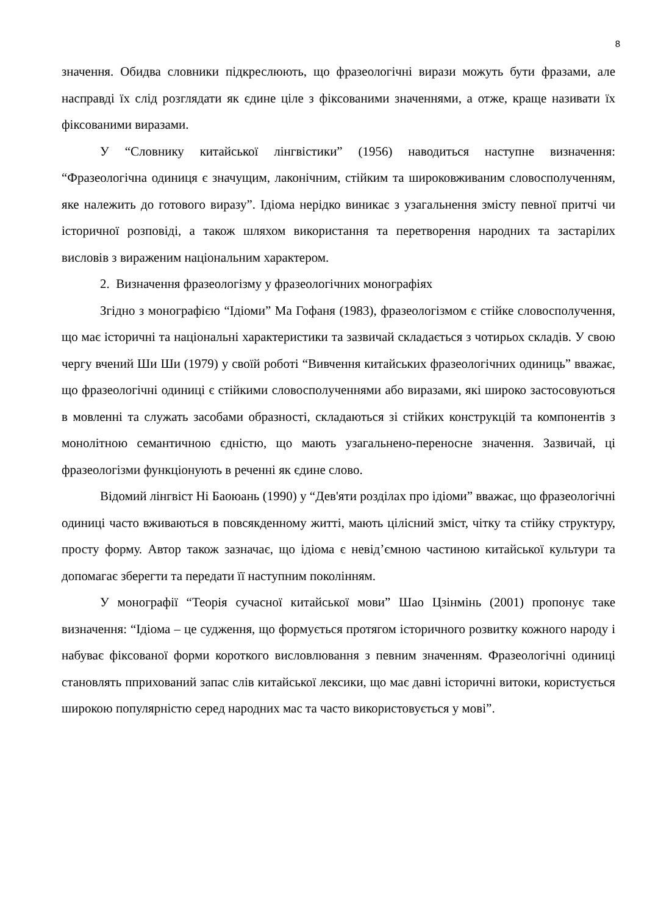8
значення. Обидва словники підкреслюють, що фразеологічні вирази можуть бути фразами, але насправді їх слід розглядати як єдине ціле з фіксованими значеннями, а отже, краще називати їх фіксованими виразами.
У “Словнику китайської лінгвістики” (1956) наводиться наступне визначення: “Фразеологічна одиниця є значущим, лаконічним, стійким та широковживаним словосполученням, яке належить до готового виразу”. Ідіома нерідко виникає з узагальнення змісту певної притчі чи історичної розповіді, а також шляхом використання та перетворення народних та застарілих висловів з вираженим національним характером.
2. Визначення фразеологізму у фразеологічних монографіях
Згідно з монографією “Ідіоми” Ма Гофаня (1983), фразеологізмом є стійке словосполучення, що має історичні та національні характеристики та зазвичай складається з чотирьох складів. У свою чергу вчений Ши Ши (1979) у своїй роботі “Вивчення китайських фразеологічних одиниць” вважає, що фразеологічні одиниці є стійкими словосполученнями або виразами, які широко застосовуються в мовленні та служать засобами образності, складаються зі стійких конструкцій та компонентів з монолітною семантичною єдністю, що мають узагальнено-переносне значення. Зазвичай, ці фразеологізми функціонують в реченні як єдине слово.
Відомий лінгвіст Ні Баоюань (1990) у “Дев'яти розділах про ідіоми” вважає, що фразеологічні одиниці часто вживаються в повсякденному житті, мають цілісний зміст, чітку та стійку структуру, просту форму. Автор також зазначає, що ідіома є невід’ємною частиною китайської культури та допомагає зберегти та передати її наступним поколінням.
У монографії “Теорія сучасної китайської мови” Шао Цзінмінь (2001) пропонує таке визначення: “Ідіома – це судження, що формується протягом історичного розвитку кожного народу і набуває фіксованої форми короткого висловлювання з певним значенням. Фразеологічні одиниці становлять пприхований запас слів китайської лексики, що має давні історичні витоки, користується широкою популярністю серед народних мас та часто використовується у мові”.